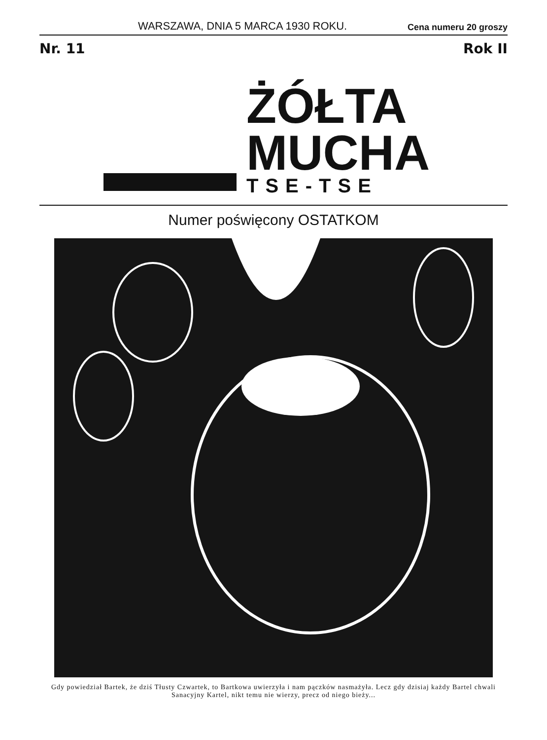WARSZAWA, DNIA 5 MARCA 1930 ROKU. Cena numeru 20 groszy
Nr. 11 Rok II
ŻÓŁTA
MUCHA
TSE-TSE
Numer poświęcony OSTATKOM
Gdy powiedział Bartek, że dziś Tłusty Czwartek, to Bartkowa uwierzyła i nam pączków nasmażyła. Lecz gdy dzisiaj każdy Bartel chwali Sanacyjny Kartel, nikt temu nie wierzy, precz od niego bieży...